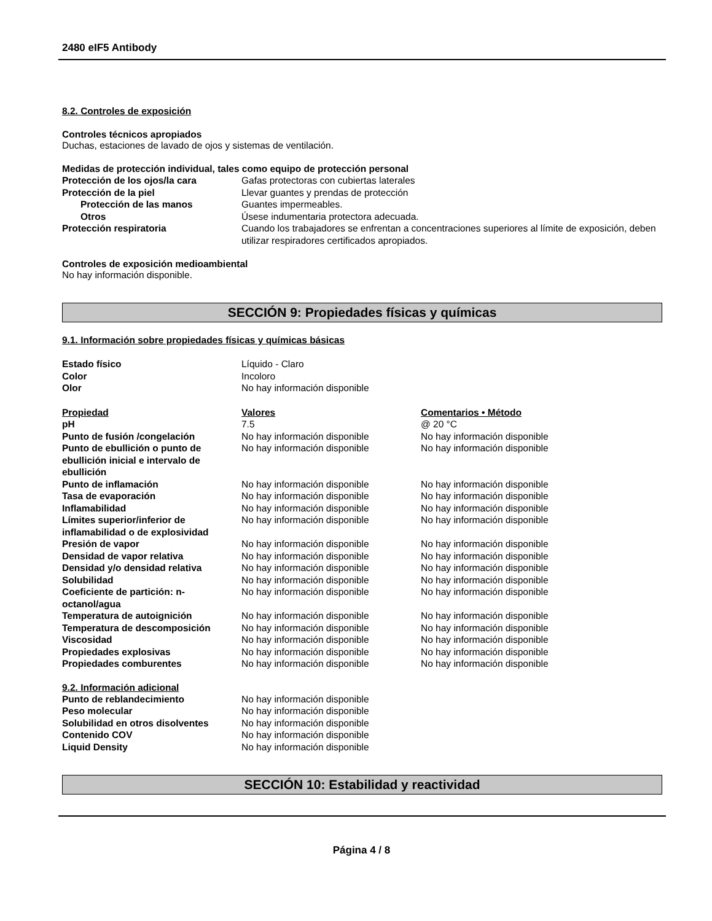2480 eIF5 Antibody
8.2. Controles de exposición
Controles técnicos apropiados
Duchas, estaciones de lavado de ojos y sistemas de ventilación.
Medidas de protección individual, tales como equipo de protección personal
| Protección de los ojos/la cara | Gafas protectoras con cubiertas laterales |
| Protección de la piel | Llevar guantes y prendas de protección |
| Protección de las manos | Guantes impermeables. |
| Otros | Úsese indumentaria protectora adecuada. |
| Protección respiratoria | Cuando los trabajadores se enfrentan a concentraciones superiores al límite de exposición, deben utilizar respiradores certificados apropiados. |
Controles de exposición medioambiental
No hay información disponible.
SECCIÓN 9: Propiedades físicas y químicas
9.1. Información sobre propiedades físicas y químicas básicas
| Estado físico | Líquido - Claro |
| Color | Incoloro |
| Olor | No hay información disponible |
| Propiedad | Valores | Comentarios • Método |
| pH | 7.5 | @ 20 °C |
| Punto de fusión /congelación | No hay información disponible | No hay información disponible |
| Punto de ebullición o punto de ebullición inicial e intervalo de ebullición | No hay información disponible | No hay información disponible |
| Punto de inflamación | No hay información disponible | No hay información disponible |
| Tasa de evaporación | No hay información disponible | No hay información disponible |
| Inflamabilidad | No hay información disponible | No hay información disponible |
| Límites superior/inferior de inflamabilidad o de explosividad | No hay información disponible | No hay información disponible |
| Presión de vapor | No hay información disponible | No hay información disponible |
| Densidad de vapor relativa | No hay información disponible | No hay información disponible |
| Densidad y/o densidad relativa | No hay información disponible | No hay información disponible |
| Solubilidad | No hay información disponible | No hay información disponible |
| Coeficiente de partición: n-octanol/agua | No hay información disponible | No hay información disponible |
| Temperatura de autoignición | No hay información disponible | No hay información disponible |
| Temperatura de descomposición | No hay información disponible | No hay información disponible |
| Viscosidad | No hay información disponible | No hay información disponible |
| Propiedades explosivas | No hay información disponible | No hay información disponible |
| Propiedades comburentes | No hay información disponible | No hay información disponible |
9.2. Información adicional
| Punto de reblandecimiento | No hay información disponible |
| Peso molecular | No hay información disponible |
| Solubilidad en otros disolventes | No hay información disponible |
| Contenido COV | No hay información disponible |
| Liquid Density | No hay información disponible |
SECCIÓN 10: Estabilidad y reactividad
Página 4 / 8